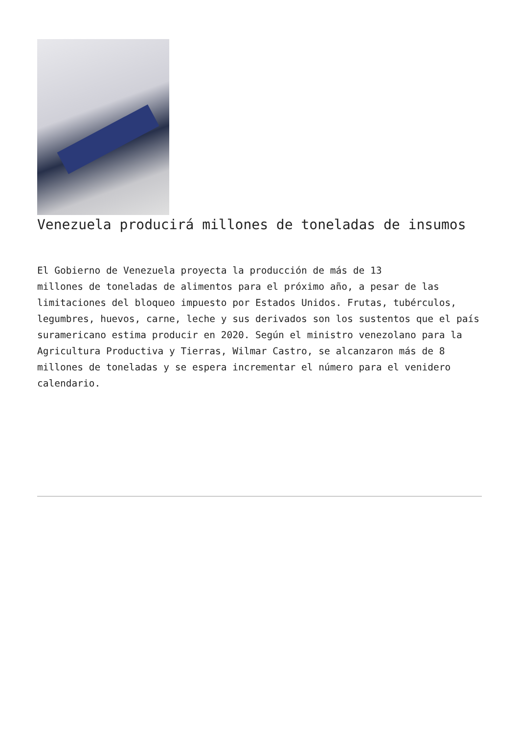Venezuela producirá millones de toneladas de insumos
El Gobierno de Venezuela proyecta la producción de más de 13 millones de toneladas de alimentos para el próximo año, a pesar de las limitaciones del bloqueo impuesto por Estados Unidos. Frutas, tubérculos, legumbres, huevos, carne, leche y sus derivados son los sustentos que el país suramericano estima producir en 2020. Según el ministro venezolano para la Agricultura Productiva y Tierras, Wilmar Castro, se alcanzaron más de 8 millones de toneladas y se espera incrementar el número para el venidero calendario.